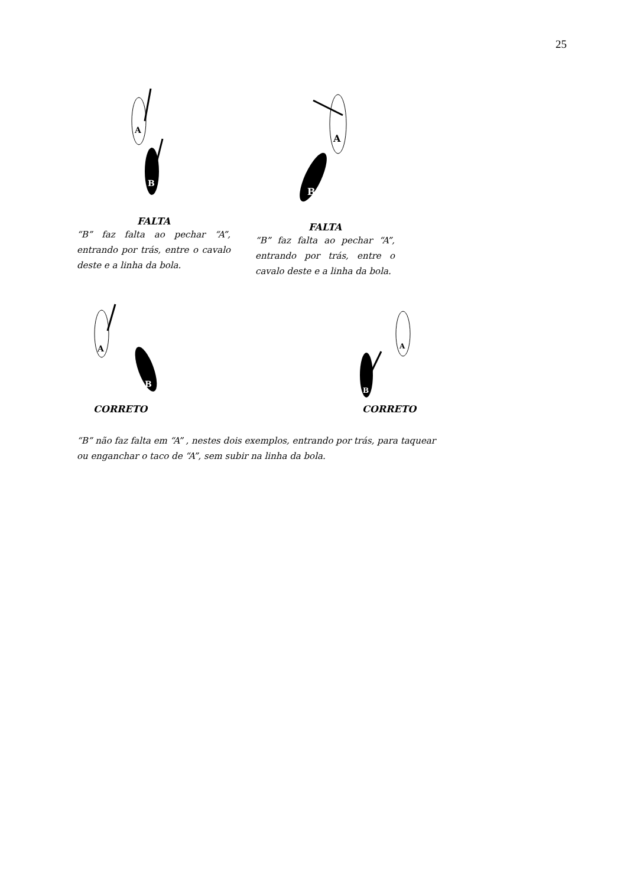25
A
B
A
B
FALTA
“B” faz falta ao pechar “A”, entrando por trás, entre o cavalo deste e a linha da bola.
FALTA
“B” faz falta ao pechar “A”, entrando por trás, entre o cavalo deste e a linha da bola.
A
B
A
B
CORRETO CORRETO
“B” não faz falta em “A” , nestes dois exemplos, entrando por trás, para taquear ou enganchar o taco de “A”, sem subir na linha da bola.